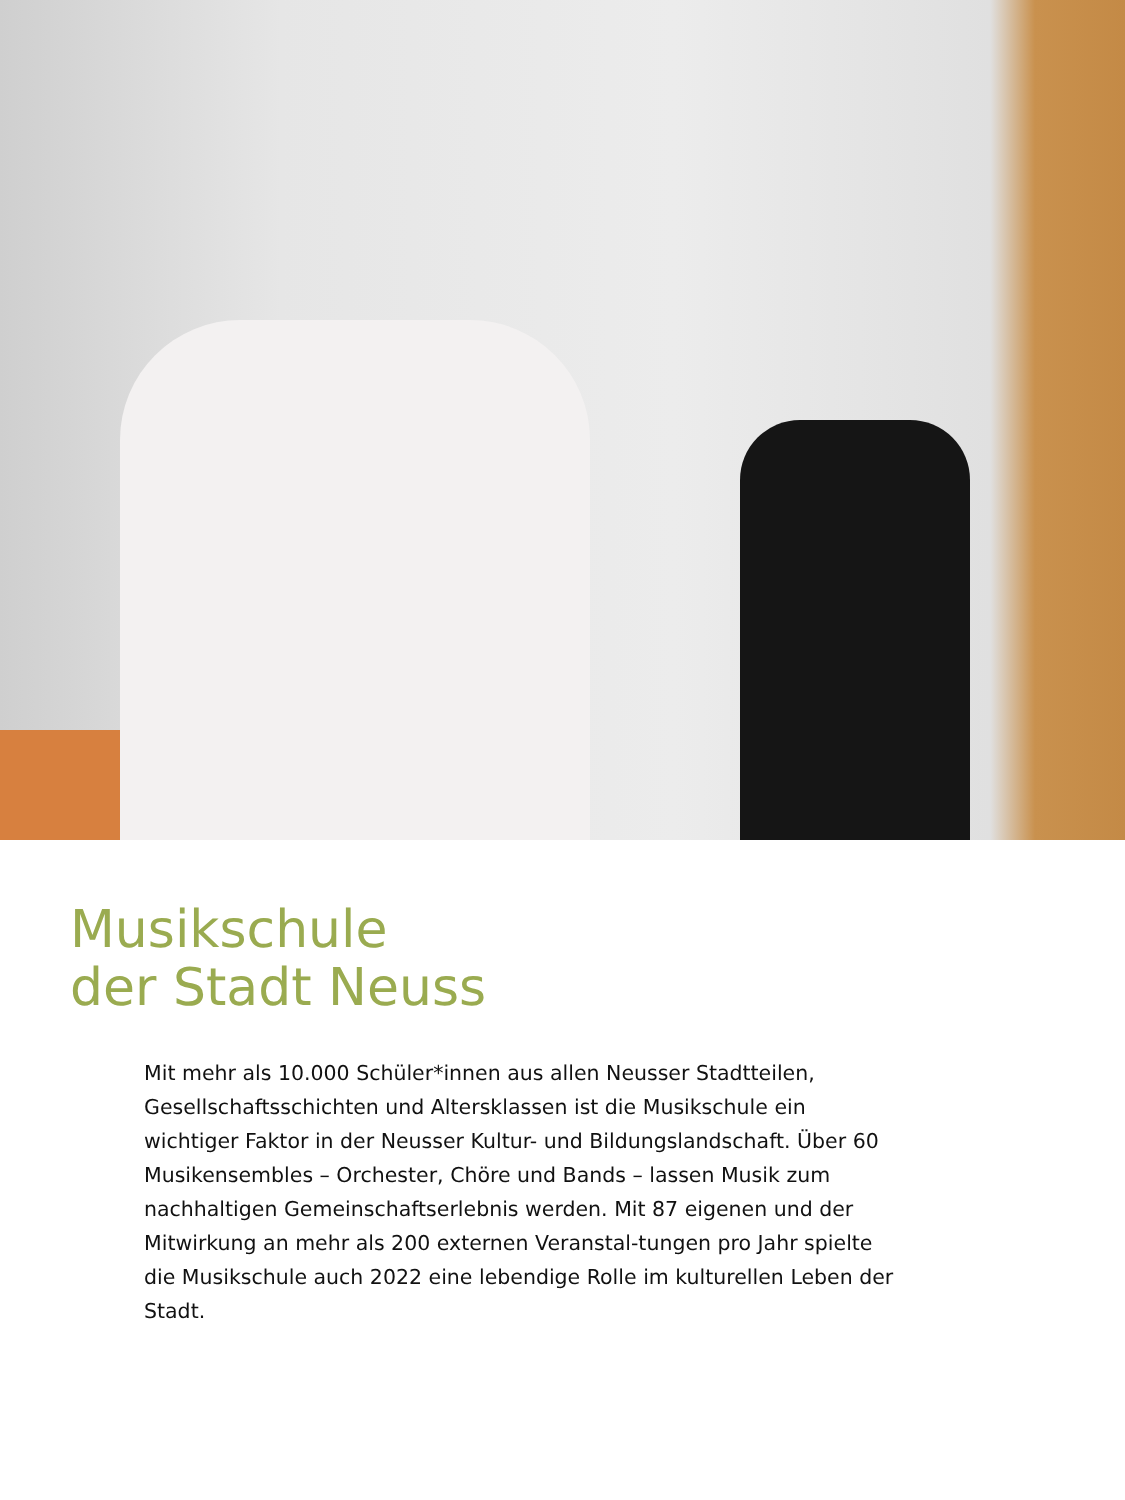Musikschule
der Stadt Neuss
Mit mehr als 10.000 Schüler*innen aus allen Neusser Stadtteilen, Gesellschaftsschichten und Altersklassen ist die Musikschule ein wichtiger Faktor in der Neusser Kultur- und Bildungslandschaft. Über 60 Musikensembles – Orchester, Chöre und Bands – lassen Musik zum nachhaltigen Gemeinschaftserlebnis werden. Mit 87 eigenen und der Mitwirkung an mehr als 200 externen Veranstal-tungen pro Jahr spielte die Musikschule auch 2022 eine lebendige Rolle im kulturellen Leben der Stadt.